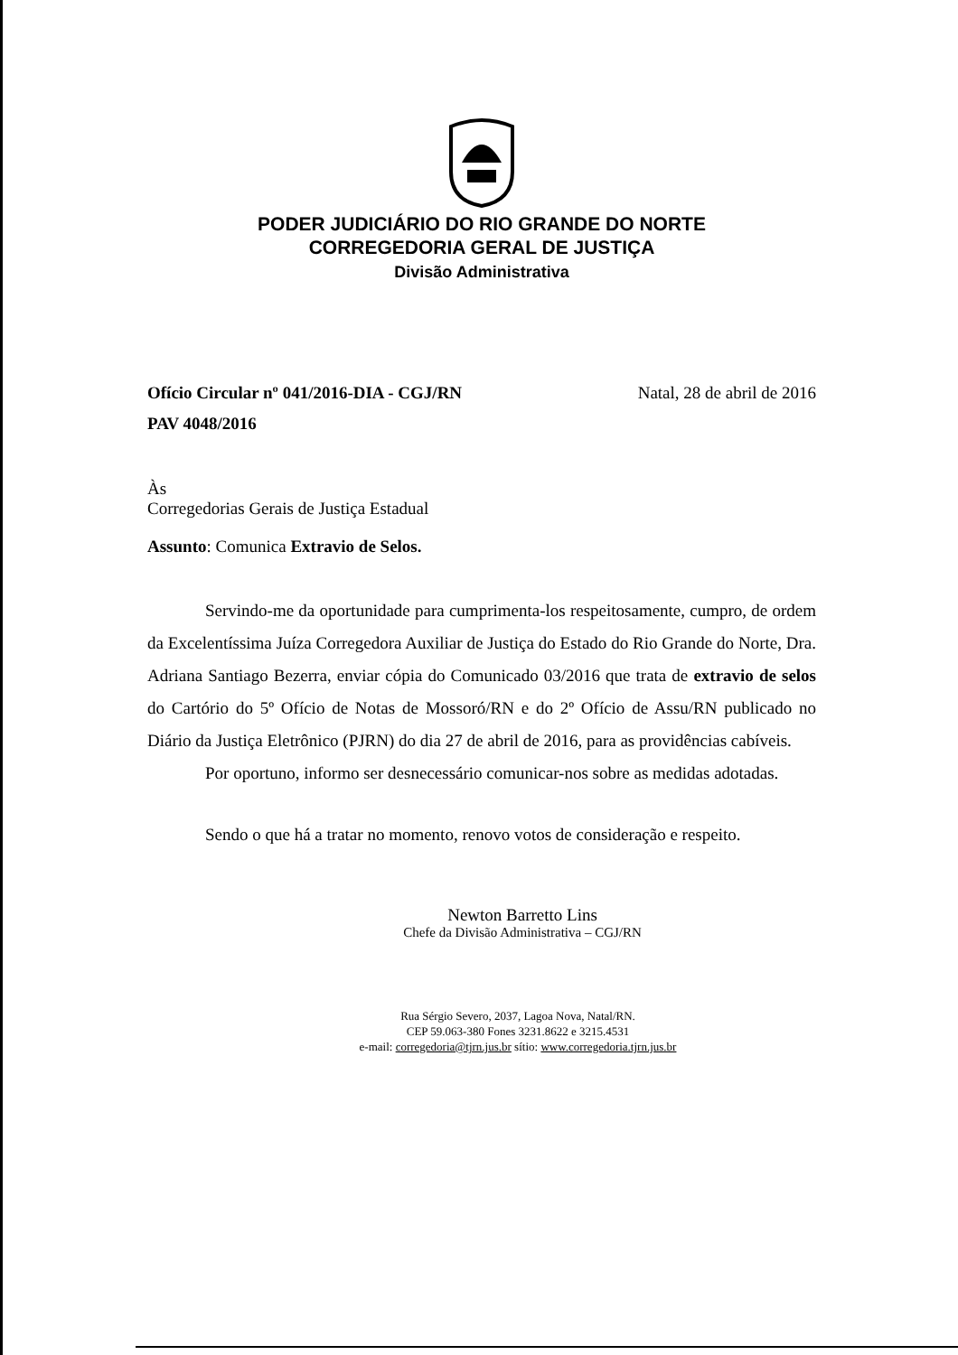PODER JUDICIÁRIO DO RIO GRANDE DO NORTE
CORREGEDORIA GERAL DE JUSTIÇA
Divisão Administrativa
Ofício Circular nº 041/2016-DIA - CGJ/RN Natal, 28 de abril de 2016
PAV 4048/2016
Às
Corregedorias Gerais de Justiça Estadual
Assunto: Comunica Extravio de Selos.
Servindo-me da oportunidade para cumprimenta-los respeitosamente, cumpro, de ordem da Excelentíssima Juíza Corregedora Auxiliar de Justiça do Estado do Rio Grande do Norte, Dra. Adriana Santiago Bezerra, enviar cópia do Comunicado 03/2016 que trata de extravio de selos do Cartório do 5º Ofício de Notas de Mossoró/RN e do 2º Ofício de Assu/RN publicado no Diário da Justiça Eletrônico (PJRN) do dia 27 de abril de 2016, para as providências cabíveis.
Por oportuno, informo ser desnecessário comunicar-nos sobre as medidas adotadas.
Sendo o que há a tratar no momento, renovo votos de consideração e respeito.
Newton Barretto Lins
Chefe da Divisão Administrativa – CGJ/RN
Rua Sérgio Severo, 2037, Lagoa Nova, Natal/RN.
CEP 59.063-380 Fones 3231.8622 e 3215.4531
e-mail: corregedoria@tjrn.jus.br sítio: www.corregedoria.tjrn.jus.br